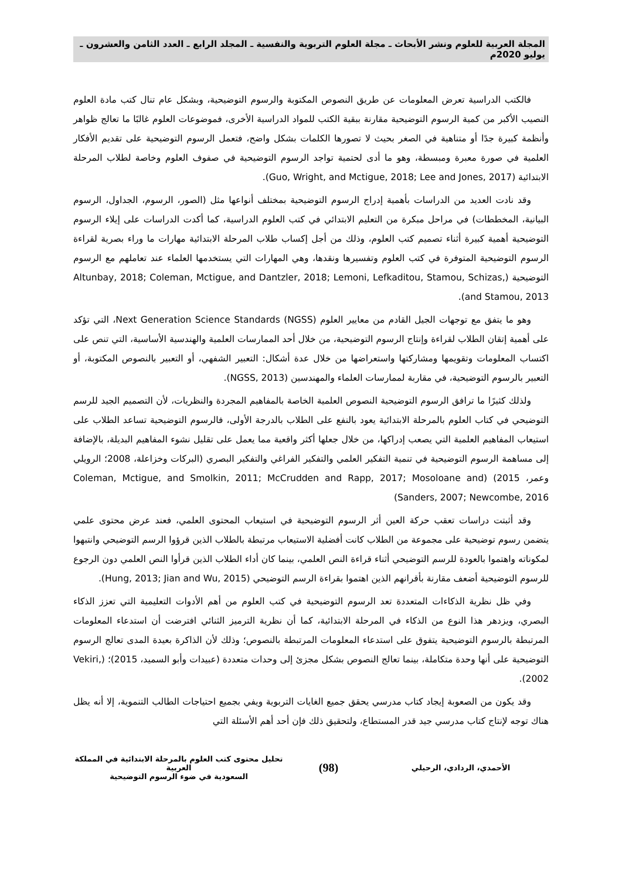المجلة العربية للعلوم ونشر الأبحاث ـ مجلة العلوم التربوية والنفسية ـ المجلد الرابع ـ العدد الثامن والعشرون ـ يوليو 2020م
فالكتب الدراسية تعرض المعلومات عن طريق النصوص المكتوبة والرسوم التوضيحية، وبشكل عام تنال كتب مادة العلوم النصيب الأكبر من كمية الرسوم التوضيحية مقارنة ببقية الكتب للمواد الدراسية الأخرى، فموضوعات العلوم غالبًا ما تعالج ظواهر وأنظمة كبيرة جدًا أو متناهية في الصغر بحيث لا تصورها الكلمات بشكل واضح، فتعمل الرسوم التوضيحية على تقديم الأفكار العلمية في صورة معبرة ومبسطة، وهو ما أدى لحتمية تواجد الرسوم التوضيحية في صفوف العلوم وخاصة لطلاب المرحلة الابتدائية (Guo, Wright, and Mctigue, 2018; Lee and Jones, 2017).
وقد نادت العديد من الدراسات بأهمية إدراج الرسوم التوضيحية بمختلف أنواعها مثل (الصور، الرسوم، الجداول، الرسوم البيانية، المخططات) في مراحل مبكرة من التعليم الابتدائي في كتب العلوم الدراسية، كما أكدت الدراسات على إيلاء الرسوم التوضيحية أهمية كبيرة أثناء تصميم كتب العلوم، وذلك من أجل إكساب طلاب المرحلة الابتدائية مهارات ما وراء بصرية لقراءة الرسوم التوضيحية المتوفرة في كتب العلوم وتفسيرها ونقدها، وهي المهارات التي يستخدمها العلماء عند تعاملهم مع الرسوم التوضيحية (Altunbay, 2018; Coleman, Mctigue, and Dantzler, 2018; Lemoni, Lefkaditou, Stamou, Schizas, and Stamou, 2013).
وهو ما يتفق مع توجهات الجيل القادم من معايير العلوم Next Generation Science Standards (NGSS)، التي تؤكد على أهمية إتقان الطلاب لقراءة وإنتاج الرسوم التوضيحية، من خلال أحد الممارسات العلمية والهندسية الأساسية، التي تنص على اكتساب المعلومات وتقويمها ومشاركتها واستعراضها من خلال عدة أشكال: التعبير الشفهي، أو التعبير بالنصوص المكتوبة، أو التعبير بالرسوم التوضيحية، في مقاربة لممارسات العلماء والمهندسين (NGSS, 2013).
ولذلك كثيرًا ما ترافق الرسوم التوضيحية النصوص العلمية الخاصة بالمفاهيم المجردة والنظريات، لأن التصميم الجيد للرسم التوضيحي في كتاب العلوم بالمرحلة الابتدائية يعود بالنفع على الطلاب بالدرجة الأولى، فالرسوم التوضيحية تساعد الطلاب على استيعاب المفاهيم العلمية التي يصعب إدراكها، من خلال جعلها أكثر واقعية مما يعمل على تقليل نشوء المفاهيم البديلة، بالإضافة إلى مساهمة الرسوم التوضيحية في تنمية التفكير العلمي والتفكير الفراغي والتفكير البصري (البركات وخزاعلة، 2008؛ الرويلي وعمر، 2015) (Coleman, Mctigue, and Smolkin, 2011; McCrudden and Rapp, 2017; Mosoloane and Sanders, 2007; Newcombe, 2016)
وقد أثبتت دراسات تعقب حركة العين أثر الرسوم التوضيحية في استيعاب المحتوى العلمي، فعند عرض محتوى علمي يتضمن رسوم توضيحية على مجموعة من الطلاب كانت أفضلية الاستيعاب مرتبطة بالطلاب الذين قرؤوا الرسم التوضيحي وانتبهوا لمكوناته واهتموا بالعودة للرسم التوضيحي أثناء قراءة النص العلمي، بينما كان أداء الطلاب الذين قرأوا النص العلمي دون الرجوع للرسوم التوضيحية أضعف مقارنة بأقرانهم الذين اهتموا بقراءة الرسم التوضيحي (Hung, 2013; Jian and Wu, 2015).
وفي ظل نظرية الذكاءات المتعددة تعد الرسوم التوضيحية في كتب العلوم من أهم الأدوات التعليمية التي تعزز الذكاء البصري، ويزدهر هذا النوع من الذكاء في المرحلة الابتدائية، كما أن نظرية الترميز الثنائي افترضت أن استدعاء المعلومات المرتبطة بالرسوم التوضيحية يتفوق على استدعاء المعلومات المرتبطة بالنصوص؛ وذلك لأن الذاكرة بعيدة المدى تعالج الرسوم التوضيحية على أنها وحدة متكاملة، بينما تعالج النصوص بشكل مجزئ إلى وحدات متعددة (عبيدات وأبو السميد، 2015)؛ (Vekiri, 2002).
وقد يكون من الصعوبة إيجاد كتاب مدرسي يحقق جميع الغايات التربوية ويفي بجميع احتياجات الطالب التنموية، إلا أنه يظل هناك توجه لإنتاج كتاب مدرسي جيد قدر المستطاع، ولتحقيق ذلك فإن أحد أهم الأسئلة التي
الأحمدي، الردادي، الرحيلي
(98)
تحليل محتوى كتب العلوم بالمرحلة الابتدائية في المملكة العربية
السعودية في ضوء الرسوم التوضيحية